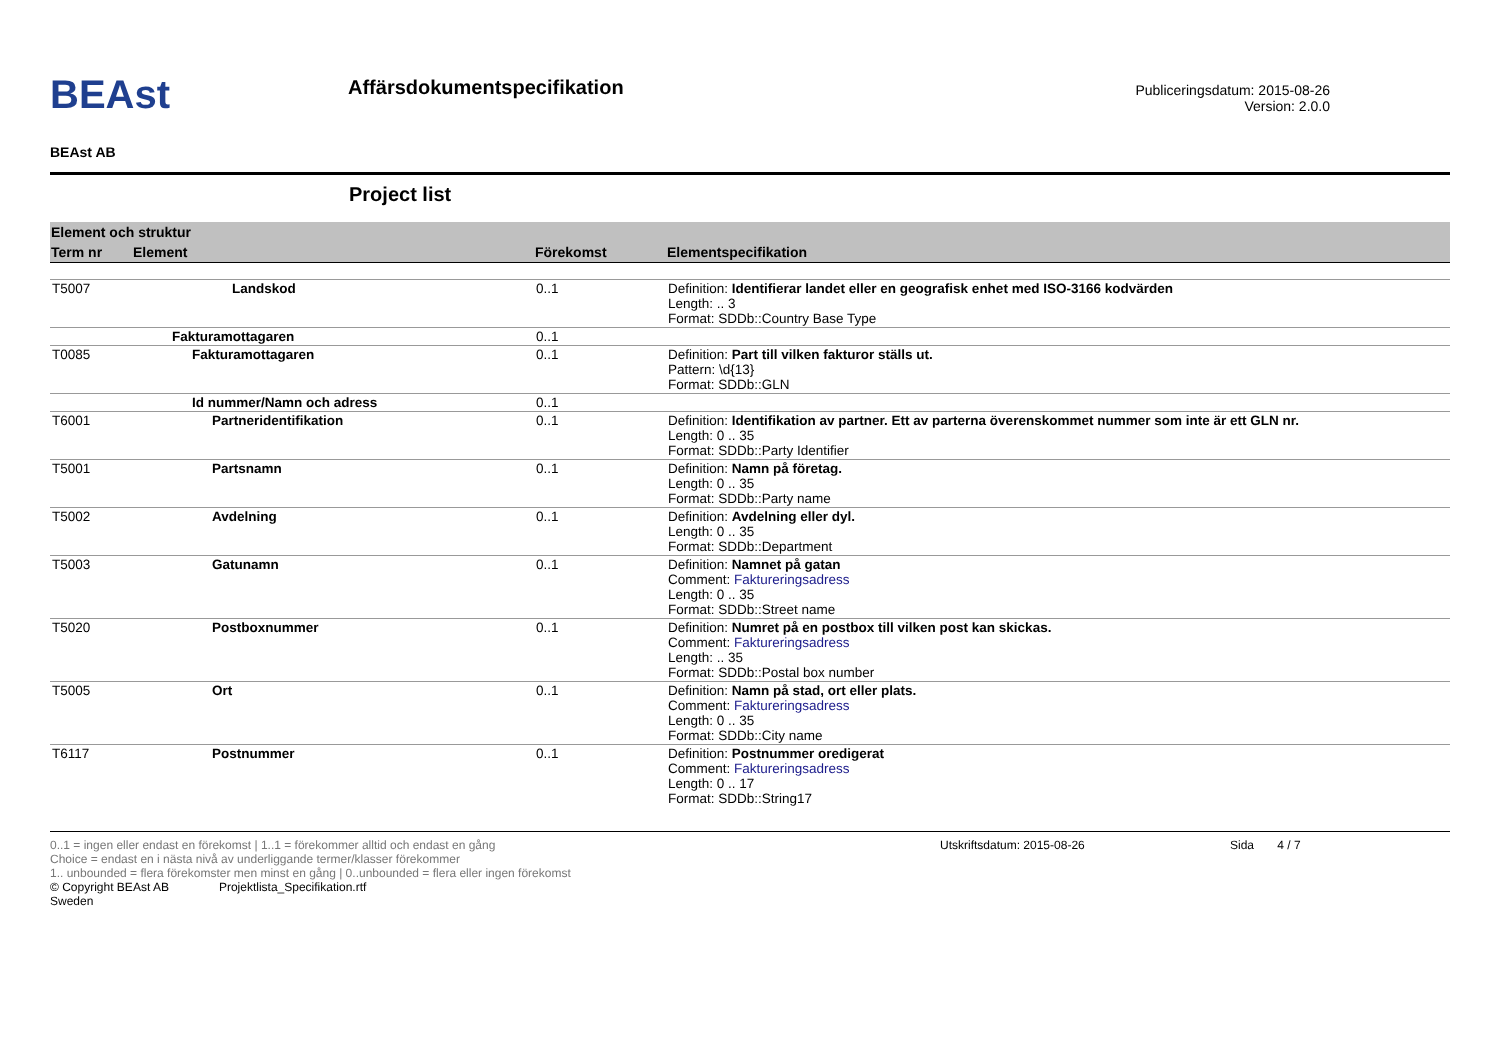BEAst
BEAst AB
Affärsdokumentspecifikation
Publiceringsdatum: 2015-08-26
Version: 2.0.0
Project list
| Element och struktur | | | |
| Term nr | Element | Förekomst | Elementspecifikation |
| T5007 | Landskod | 0..1 | Definition: Identifierar landet eller en geografisk enhet med ISO-3166 kodvärden Length: .. 3 Format: SDDb::Country Base Type |
| | Fakturamottagaren | 0..1 | |
| T0085 | Fakturamottagaren | 0..1 | Definition: Part till vilken fakturor ställs ut. Pattern: \d{13} Format: SDDb::GLN |
| | Id nummer/Namn och adress | 0..1 | |
| T6001 | Partneridentifikation | 0..1 | Definition: Identifikation av partner. Ett av parterna överenskommet nummer som inte är ett GLN nr. Length: 0 .. 35 Format: SDDb::Party Identifier |
| T5001 | Partsnamn | 0..1 | Definition: Namn på företag. Length: 0 .. 35 Format: SDDb::Party name |
| T5002 | Avdelning | 0..1 | Definition: Avdelning eller dyl. Length: 0 .. 35 Format: SDDb::Department |
| T5003 | Gatunamn | 0..1 | Definition: Namnet på gatan Comment: Faktureringsadress Length: 0 .. 35 Format: SDDb::Street name |
| T5020 | Postboxnummer | 0..1 | Definition: Numret på en postbox till vilken post kan skickas. Comment: Faktureringsadress Length: .. 35 Format: SDDb::Postal box number |
| T5005 | Ort | 0..1 | Definition: Namn på stad, ort eller plats. Comment: Faktureringsadress Length: 0 .. 35 Format: SDDb::City name |
| T6117 | Postnummer | 0..1 | Definition: Postnummer oredigerat Comment: Faktureringsadress Length: 0 .. 17 Format: SDDb::String17 |
0..1 = ingen eller endast en förekomst | 1..1 = förekommer alltid och endast en gång
Choice = endast en i nästa nivå av underliggande termer/klasser förekommer
1.. unbounded = flera förekomster men minst en gång | 0..unbounded = flera eller ingen förekomst
© Copyright BEAst AB Projektlista_Specifikation.rtf
Sweden
Utskriftsdatum: 2015-08-26 Sida 4 / 7